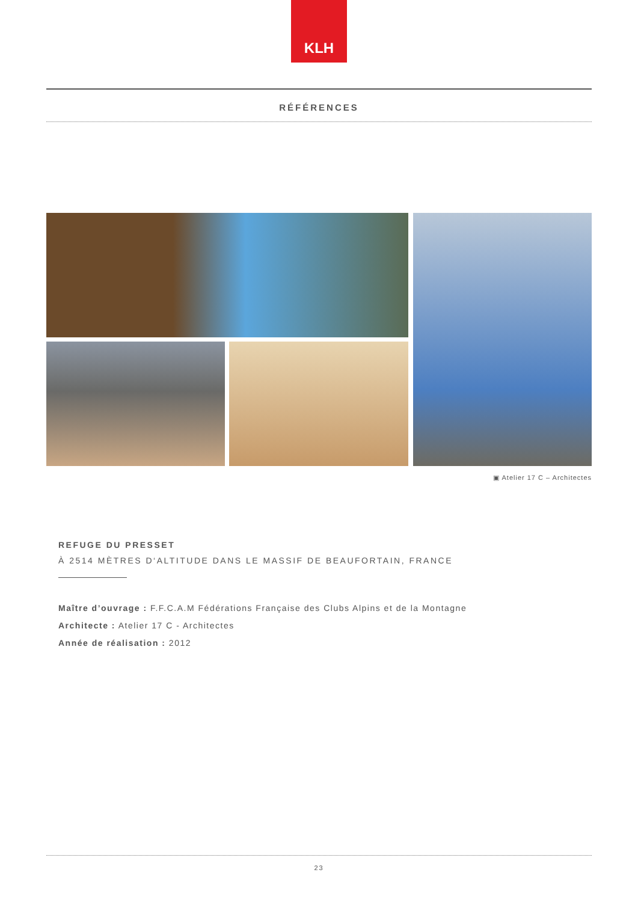KLH
RÉFÉRENCES
▣ Atelier 17 C – Architectes
REFUGE DU PRESSET
À 2514 MÈTRES D‘ALTITUDE DANS LE MASSIF DE BEAUFORTAIN, FRANCE
Maître d’ouvrage : F.F.C.A.M Fédérations Française des Clubs Alpins et de la Montagne
Architecte : Atelier 17 C - Architectes
Année de réalisation : 2012
23